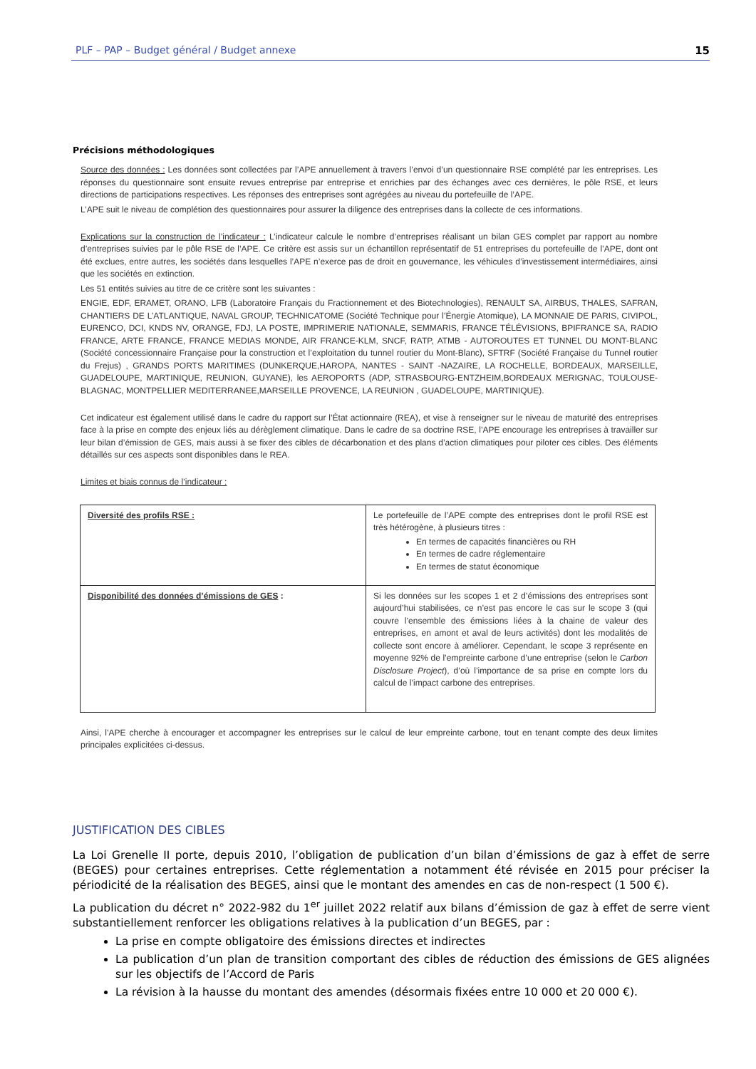PLF – PAP – Budget général / Budget annexe 15
Précisions méthodologiques
Source des données : Les données sont collectées par l’APE annuellement à travers l’envoi d’un questionnaire RSE complété par les entreprises. Les réponses du questionnaire sont ensuite revues entreprise par entreprise et enrichies par des échanges avec ces dernières, le pôle RSE, et leurs directions de participations respectives. Les réponses des entreprises sont agrégées au niveau du portefeuille de l’APE.
L’APE suit le niveau de complétion des questionnaires pour assurer la diligence des entreprises dans la collecte de ces informations.
Explications sur la construction de l’indicateur : L’indicateur calcule le nombre d’entreprises réalisant un bilan GES complet par rapport au nombre d’entreprises suivies par le pôle RSE de l’APE. Ce critère est assis sur un échantillon représentatif de 51 entreprises du portefeuille de l’APE, dont ont été exclues, entre autres, les sociétés dans lesquelles l’APE n’exerce pas de droit en gouvernance, les véhicules d’investissement intermédiaires, ainsi que les sociétés en extinction.
Les 51 entités suivies au titre de ce critère sont les suivantes :
ENGIE, EDF, ERAMET, ORANO, LFB (Laboratoire Français du Fractionnement et des Biotechnologies), RENAULT SA, AIRBUS, THALES, SAFRAN, CHANTIERS DE L’ATLANTIQUE, NAVAL GROUP, TECHNICATOME (Société Technique pour l’Énergie Atomique), LA MONNAIE DE PARIS, CIVIPOL, EURENCO, DCI, KNDS NV, ORANGE, FDJ, LA POSTE, IMPRIMERIE NATIONALE, SEMMARIS, FRANCE TÉLÉVISIONS, BPIFRANCE SA, RADIO FRANCE, ARTE FRANCE, FRANCE MEDIAS MONDE, AIR FRANCE-KLM, SNCF, RATP, ATMB - AUTOROUTES ET TUNNEL DU MONT-BLANC (Société concessionnaire Française pour la construction et l’exploitation du tunnel routier du Mont-Blanc), SFTRF (Société Française du Tunnel routier du Frejus) , GRANDS PORTS MARITIMES (DUNKERQUE,HAROPA, NANTES - SAINT -NAZAIRE, LA ROCHELLE, BORDEAUX, MARSEILLE, GUADELOUPE, MARTINIQUE, REUNION, GUYANE), les AEROPORTS (ADP, STRASBOURG-ENTZHEIM,BORDEAUX MERIGNAC, TOULOUSE-BLAGNAC, MONTPELLIER MEDITERRANEE,MARSEILLE PROVENCE, LA REUNION , GUADELOUPE, MARTINIQUE).
Cet indicateur est également utilisé dans le cadre du rapport sur l’État actionnaire (REA), et vise à renseigner sur le niveau de maturité des entreprises face à la prise en compte des enjeux liés au dérèglement climatique. Dans le cadre de sa doctrine RSE, l’APE encourage les entreprises à travailler sur leur bilan d’émission de GES, mais aussi à se fixer des cibles de décarbonation et des plans d’action climatiques pour piloter ces cibles. Des éléments détaillés sur ces aspects sont disponibles dans le REA.
Limites et biais connus de l’indicateur :
| Diversité des profils RSE : | Le portefeuille de l’APE compte des entreprises dont le profil RSE est très hétérogène, à plusieurs titres : En termes de capacités financières ou RH En termes de cadre réglementaire En termes de statut économique |
| Disponibilité des données d’émissions de GES : | Si les données sur les scopes 1 et 2 d’émissions des entreprises sont aujourd’hui stabilisées, ce n’est pas encore le cas sur le scope 3 (qui couvre l’ensemble des émissions liées à la chaine de valeur des entreprises, en amont et aval de leurs activités) dont les modalités de collecte sont encore à améliorer. Cependant, le scope 3 représente en moyenne 92% de l’empreinte carbone d’une entreprise (selon le Carbon Disclosure Project ), d’où l’importance de sa prise en compte lors du calcul de l’impact carbone des entreprises. |
Ainsi, l’APE cherche à encourager et accompagner les entreprises sur le calcul de leur empreinte carbone, tout en tenant compte des deux limites principales explicitées ci-dessus.
JUSTIFICATION DES CIBLES
La Loi Grenelle II porte, depuis 2010, l’obligation de publication d’un bilan d’émissions de gaz à effet de serre (BEGES) pour certaines entreprises. Cette réglementation a notamment été révisée en 2015 pour préciser la périodicité de la réalisation des BEGES, ainsi que le montant des amendes en cas de non-respect (1 500 €).
La publication du décret n° 2022-982 du 1<sup>er</sup> juillet 2022 relatif aux bilans d’émission de gaz à effet de serre vient substantiellement renforcer les obligations relatives à la publication d’un BEGES, par :
La prise en compte obligatoire des émissions directes et indirectes
La publication d’un plan de transition comportant des cibles de réduction des émissions de GES alignées sur les objectifs de l’Accord de Paris
La révision à la hausse du montant des amendes (désormais fixées entre 10 000 et 20 000 €).